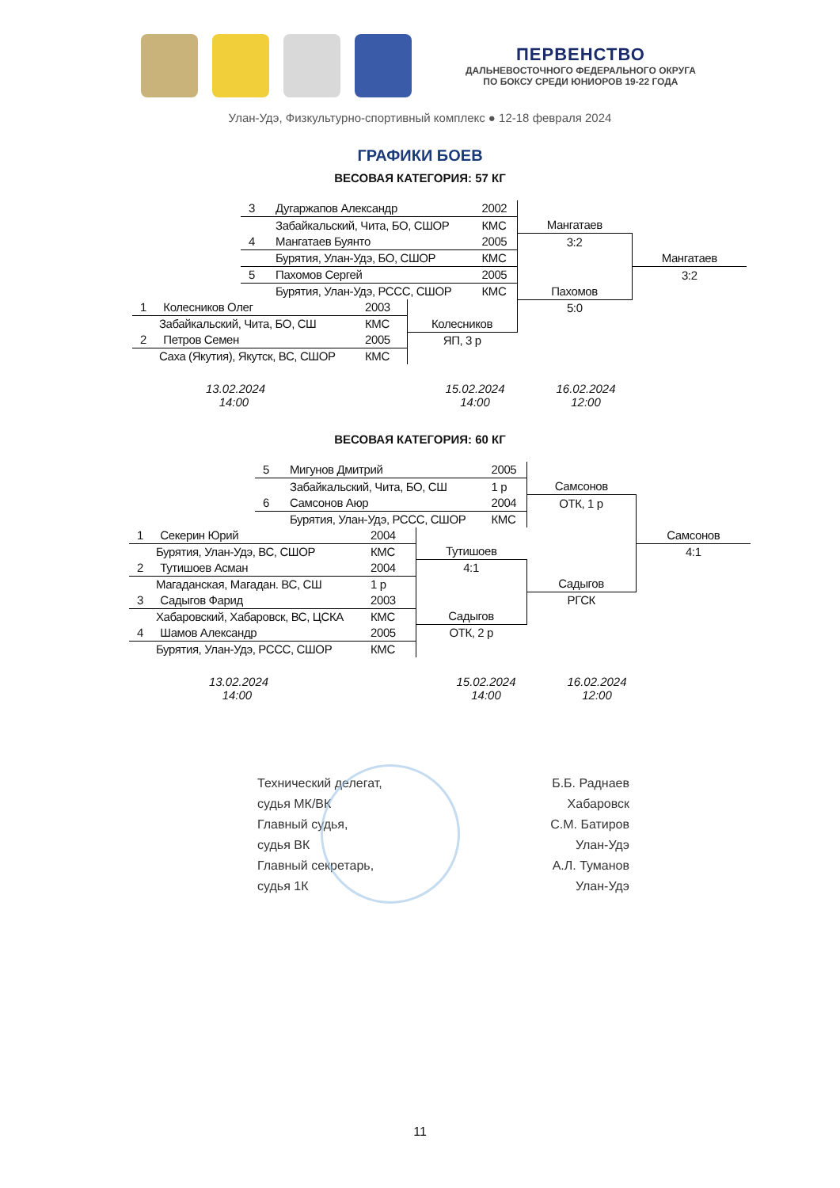ПЕРВЕНСТВО
ДАЛЬНЕВОСТОЧНОГО ФЕДЕРАЛЬНОГО ОКРУГА
ПО БОКСУ СРЕДИ ЮНИОРОВ 19-22 ГОДА
Улан-Удэ, Физкультурно-спортивный комплекс ● 12-18 февраля 2024
ГРАФИКИ БОЕВ
ВЕСОВАЯ КАТЕГОРИЯ: 57 КГ
| 3 Дугаржапов Александр 2002 | | | | |
| Забайкальский, Чита, БО, СШОР КМС | | | Мангатаев | |
| 4 Мангатаев Буянто 2005 | | | 3:2 | |
| Бурятия, Улан-Удэ, БО, СШОР КМС | | | | Мангатаев |
| 5 Пахомов Сергей 2005 | | | | 3:2 |
| Бурятия, Улан-Удэ, РССС, СШОР КМС | | | Пахомов | |
| 1 Колесников Олег | 2003 | | 5:0 | |
| Забайкальский, Чита, БО, СШ | КМС | Колесников | | |
| 2 Петров Семен | 2005 | ЯП, 3 р | | |
| Саха (Якутия), Якутск, ВС, СШОР | КМС | | | |
13.02.2024
14:00
15.02.2024
14:00
16.02.2024
12:00
ВЕСОВАЯ КАТЕГОРИЯ: 60 КГ
| 5 Мигунов Дмитрий 2005 | | | | |
| Забайкальский, Чита, БО, СШ 1 р | | | Самсонов | |
| 6 Самсонов Аюр 2004 | | | ОТК, 1 р | |
| Бурятия, Улан-Удэ, РССС, СШОР КМС | | | | |
| 1 Секерин Юрий | 2004 | | | Самсонов |
| Бурятия, Улан-Удэ, ВС, СШОР | КМС | Тутишоев | | 4:1 |
| 2 Тутишоев Асман | 2004 | 4:1 | | |
| Магаданская, Магадан. ВС, СШ | 1 р | | Садыгов | |
| 3 Садыгов Фарид | 2003 | | РГСК | |
| Хабаровский, Хабаровск, ВС, ЦСКА | КМС | Садыгов | | |
| 4 Шамов Александр | 2005 | ОТК, 2 р | | |
| Бурятия, Улан-Удэ, РССС, СШОР | КМС | | | |
13.02.2024
14:00
15.02.2024
14:00
16.02.2024
12:00
Технический делегат,
судья МК/ВК
Главный судья,
судья ВК
Главный секретарь,
судья 1К
Б.Б. Раднаев
Хабаровск
С.М. Батиров
Улан-Удэ
А.Л. Туманов
Улан-Удэ
11